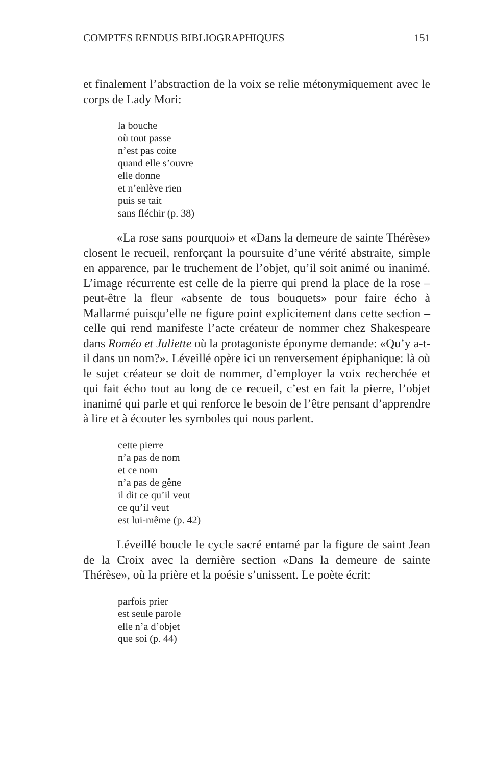COMPTES RENDUS BIBLIOGRAPHIQUES 151
et finalement l’abstraction de la voix se relie métonymiquement avec le corps de Lady Mori:
la bouche
où tout passe
n’est pas coite
quand elle s’ouvre
elle donne
et n’enlève rien
puis se tait
sans fléchir (p. 38)
«La rose sans pourquoi» et «Dans la demeure de sainte Thérèse» closent le recueil, renforçant la poursuite d’une vérité abstraite, simple en apparence, par le truchement de l’objet, qu’il soit animé ou inanimé. L’image récurrente est celle de la pierre qui prend la place de la rose – peut-être la fleur «absente de tous bouquets» pour faire écho à Mallarmé puisqu’elle ne figure point explicitement dans cette section – celle qui rend manifeste l’acte créateur de nommer chez Shakespeare dans Roméo et Juliette où la protagoniste éponyme demande: «Qu’y a-t-il dans un nom?». Léveillé opère ici un renversement épiphanique: là où le sujet créateur se doit de nommer, d’employer la voix recherchée et qui fait écho tout au long de ce recueil, c’est en fait la pierre, l’objet inanimé qui parle et qui renforce le besoin de l’être pensant d’apprendre à lire et à écouter les symboles qui nous parlent.
cette pierre
n’a pas de nom
et ce nom
n’a pas de gêne
il dit ce qu’il veut
ce qu’il veut
est lui-même (p. 42)
Léveillé boucle le cycle sacré entamé par la figure de saint Jean de la Croix avec la dernière section «Dans la demeure de sainte Thérèse», où la prière et la poésie s’unissent. Le poète écrit:
parfois prier
est seule parole
elle n’a d’objet
que soi (p. 44)